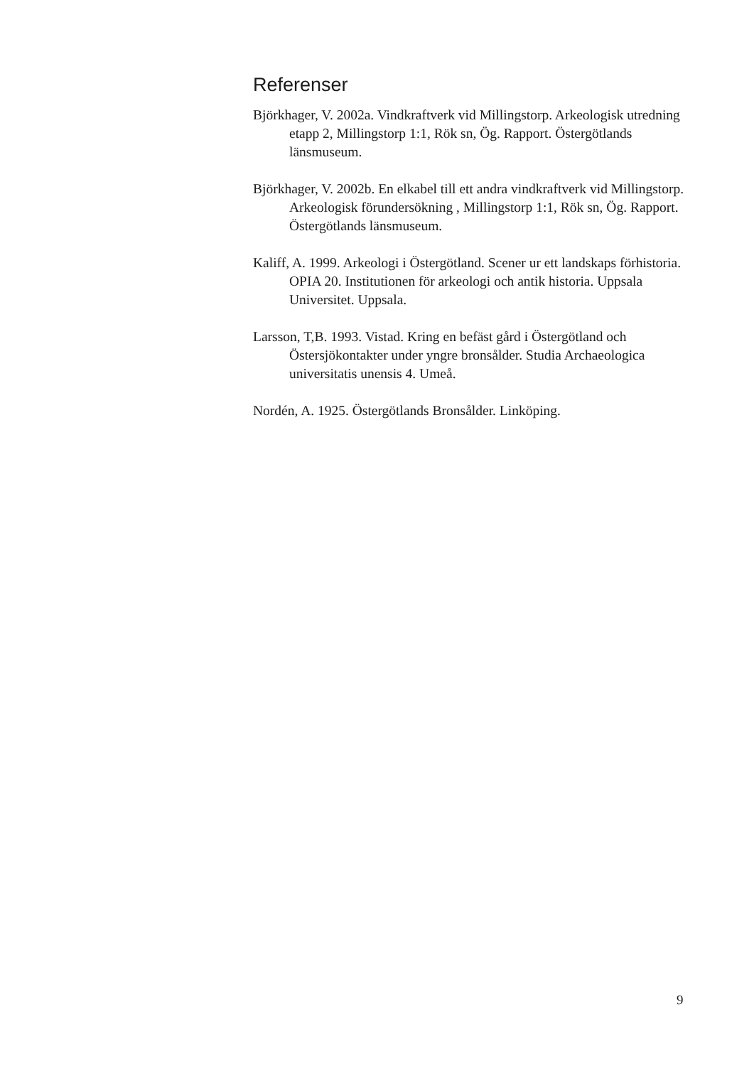Referenser
Björkhager, V. 2002a. Vindkraftverk vid Millingstorp. Arkeologisk utredning etapp 2, Millingstorp 1:1, Rök sn, Ög. Rapport. Östergötlands länsmuseum.
Björkhager, V. 2002b. En elkabel till ett andra vindkraftverk vid Millingstorp. Arkeologisk förundersökning , Millingstorp 1:1, Rök sn, Ög. Rapport. Östergötlands länsmuseum.
Kaliff, A. 1999. Arkeologi i Östergötland. Scener ur ett landskaps förhistoria. OPIA 20. Institutionen för arkeologi och antik historia. Uppsala Universitet. Uppsala.
Larsson, T,B. 1993. Vistad. Kring en befäst gård i Östergötland och Östersjökontakter under yngre bronsålder. Studia Archaeologica universitatis unensis 4. Umeå.
Nordén, A. 1925. Östergötlands Bronsålder. Linköping.
9